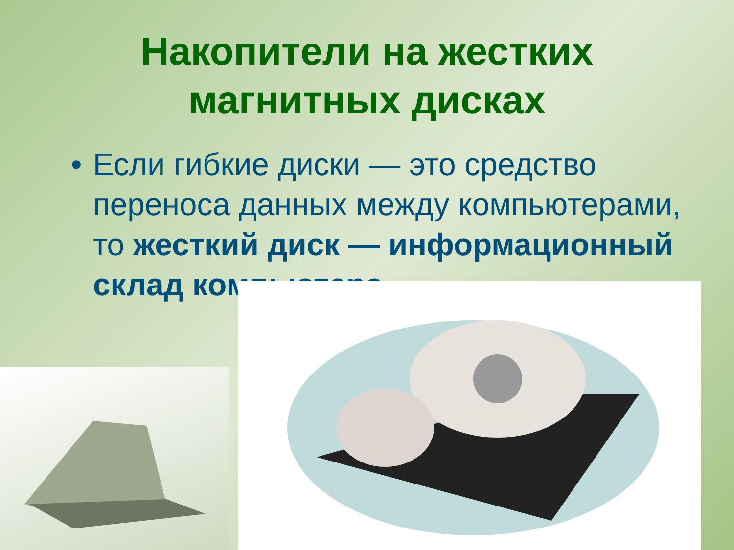Накопители на жестких
магнитных дисках
• Если гибкие диски — это средство переноса данных между компьютерами, то жесткий диск — информационный склад компьютера